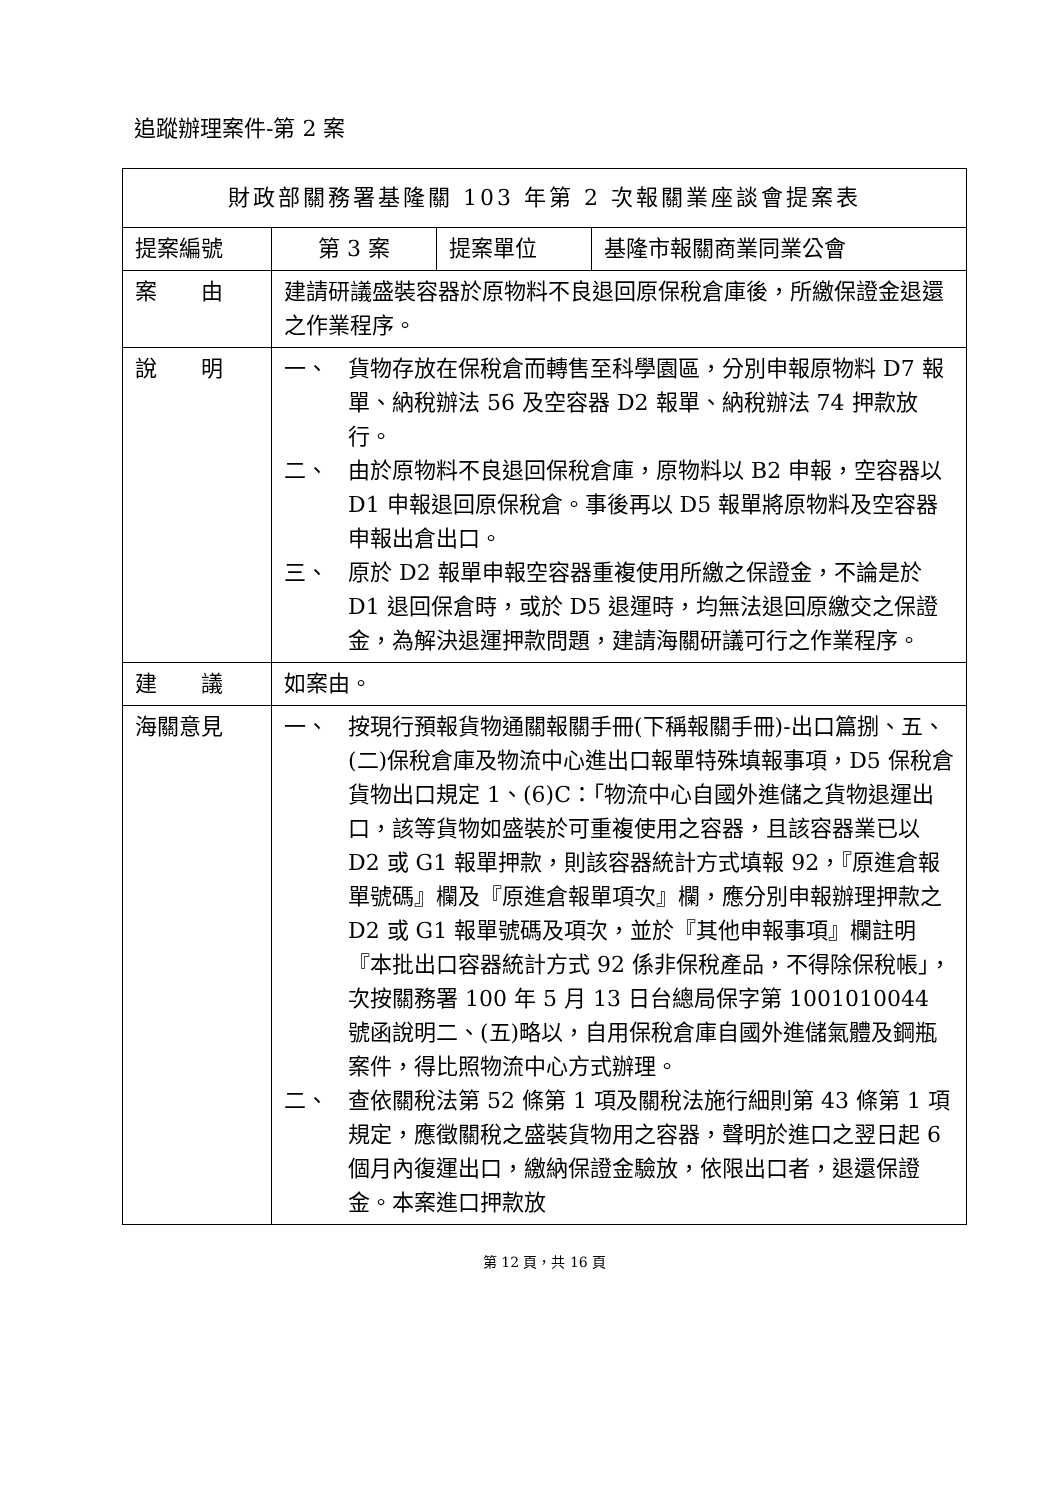追蹤辦理案件-第 2 案
| 財政部關務署基隆關 103 年第 2 次報關業座談會提案表 | | | |
| 提案編號 | 第 3 案 | 提案單位 | 基隆市報關商業同業公會 |
| 案 由 | 建請研議盛裝容器於原物料不良退回原保稅倉庫後，所繳保證金退還之作業程序。 | | |
| 說 明 | 一、 貨物存放在保稅倉而轉售至科學園區，分別申報原物料 D7 報單、納稅辦法 56 及空容器 D2 報單、納稅辦法 74 押款放行。 二、 由於原物料不良退回保稅倉庫，原物料以 B2 申報，空容器以 D1 申報退回原保稅倉。事後再以 D5 報單將原物料及空容器申報出倉出口。 三、 原於 D2 報單申報空容器重複使用所繳之保證金，不論是於 D1 退回保倉時，或於 D5 退運時，均無法退回原繳交之保證金，為解決退運押款問題，建請海關研議可行之作業程序。 | | |
| 建 議 | 如案由。 | | |
| 海關意見 | 一、 按現行預報貨物通關報關手冊(下稱報關手冊)-出口篇捌、五、(二)保稅倉庫及物流中心進出口報單特殊填報事項，D5 保稅倉貨物出口規定 1、(6)C：「物流中心自國外進儲之貨物退運出口，該等貨物如盛裝於可重複使用之容器，且該容器業已以 D2 或 G1 報單押款，則該容器統計方式填報 92，『原進倉報單號碼』欄及『原進倉報單項次』欄，應分別申報辦理押款之 D2 或 G1 報單號碼及項次，並於『其他申報事項』欄註明『本批出口容器統計方式 92 係非保稅產品，不得除保稅帳」，次按關務署 100 年 5 月 13 日台總局保字第 1001010044 號函說明二、(五)略以，自用保稅倉庫自國外進儲氣體及鋼瓶案件，得比照物流中心方式辦理。 二、 查依關稅法第 52 條第 1 項及關稅法施行細則第 43 條第 1 項規定，應徵關稅之盛裝貨物用之容器，聲明於進口之翌日起 6 個月內復運出口，繳納保證金驗放，依限出口者，退還保證金。本案進口押款放 | | |
第 12 頁，共 16 頁